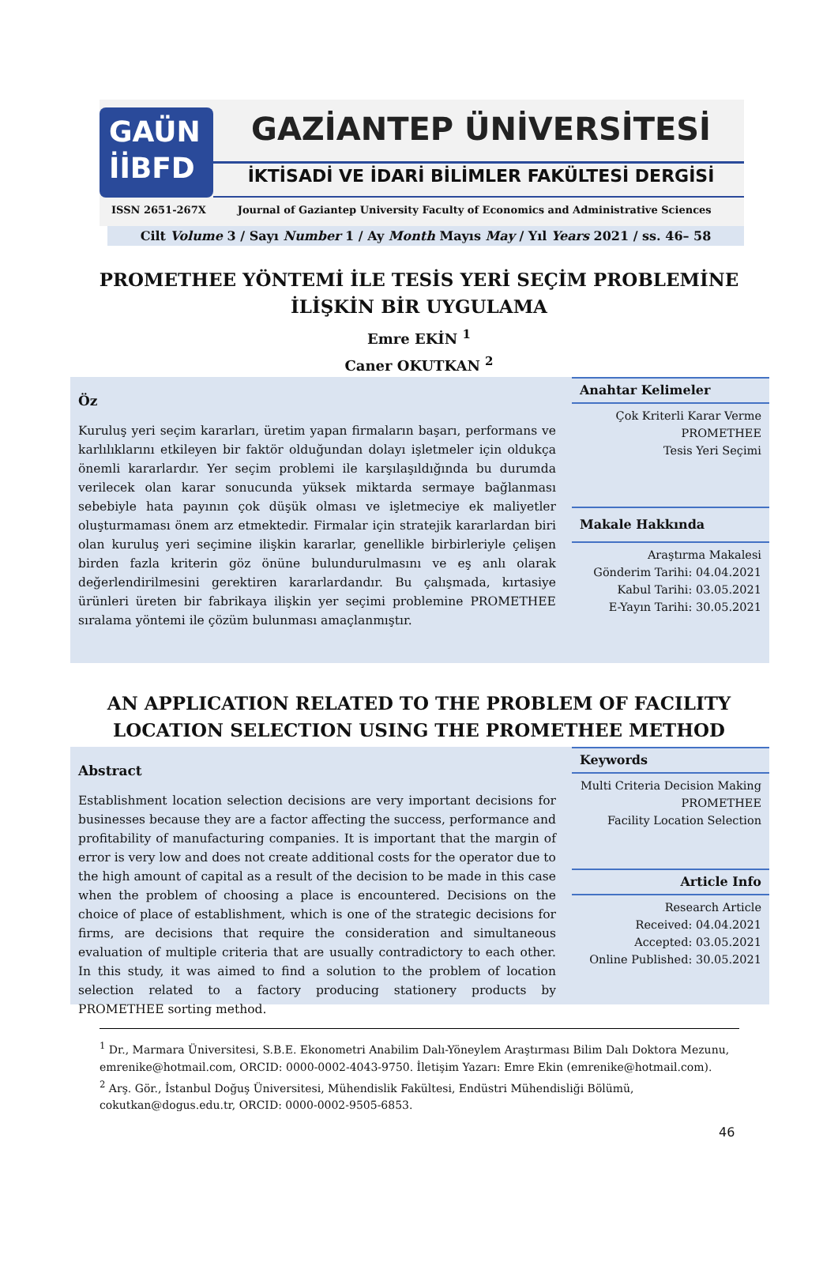GAÜN
İİBFD
GAZİANTEP ÜNİVERSİTESİ
İKTİSADİ VE İDARİ BİLİMLER FAKÜLTESİ DERGİSİ
ISSN 2651-267X Journal of Gaziantep University Faculty of Economics and Administrative Sciences
Cilt Volume 3 / Sayı Number 1 / Ay Month Mayıs May / Yıl Years 2021 / ss. 46– 58
PROMETHEE YÖNTEMİ İLE TESİS YERİ SEÇİM PROBLEMİNE
İLİŞKİN BİR UYGULAMA
Emre EKİN <sup>1</sup>
Caner OKUTKAN <sup>2</sup>
Öz
Kuruluş yeri seçim kararları, üretim yapan firmaların başarı, performans ve karlılıklarını etkileyen bir faktör olduğundan dolayı işletmeler için oldukça önemli kararlardır. Yer seçim problemi ile karşılaşıldığında bu durumda verilecek olan karar sonucunda yüksek miktarda sermaye bağlanması sebebiyle hata payının çok düşük olması ve işletmeciye ek maliyetler oluşturmaması önem arz etmektedir. Firmalar için stratejik kararlardan biri olan kuruluş yeri seçimine ilişkin kararlar, genellikle birbirleriyle çelişen birden fazla kriterin göz önüne bulundurulmasını ve eş anlı olarak değerlendirilmesini gerektiren kararlardandır. Bu çalışmada, kırtasiye ürünleri üreten bir fabrikaya ilişkin yer seçimi problemine PROMETHEE sıralama yöntemi ile çözüm bulunması amaçlanmıştır.
Anahtar Kelimeler
Çok Kriterli Karar Verme
PROMETHEE
Tesis Yeri Seçimi
Makale Hakkında
Araştırma Makalesi
Gönderim Tarihi: 04.04.2021
Kabul Tarihi: 03.05.2021
E-Yayın Tarihi: 30.05.2021
AN APPLICATION RELATED TO THE PROBLEM OF FACILITY
LOCATION SELECTION USING THE PROMETHEE METHOD
Abstract
Establishment location selection decisions are very important decisions for businesses because they are a factor affecting the success, performance and profitability of manufacturing companies. It is important that the margin of error is very low and does not create additional costs for the operator due to the high amount of capital as a result of the decision to be made in this case when the problem of choosing a place is encountered. Decisions on the choice of place of establishment, which is one of the strategic decisions for firms, are decisions that require the consideration and simultaneous evaluation of multiple criteria that are usually contradictory to each other. In this study, it was aimed to find a solution to the problem of location selection related to a factory producing stationery products by PROMETHEE sorting method.
Keywords
Multi Criteria Decision Making
PROMETHEE
Facility Location Selection
Article Info
Research Article
Received: 04.04.2021
Accepted: 03.05.2021
Online Published: 30.05.2021
<sup>1</sup> Dr., Marmara Üniversitesi, S.B.E. Ekonometri Anabilim Dalı-Yöneylem Araştırması Bilim Dalı Doktora Mezunu, emrenike@hotmail.com, ORCID: 0000-0002-4043-9750. İletişim Yazarı: Emre Ekin (emrenike@hotmail.com).
<sup>2</sup> Arş. Gör., İstanbul Doğuş Üniversitesi, Mühendislik Fakültesi, Endüstri Mühendisliği Bölümü, cokutkan@dogus.edu.tr, ORCID: 0000-0002-9505-6853.
46